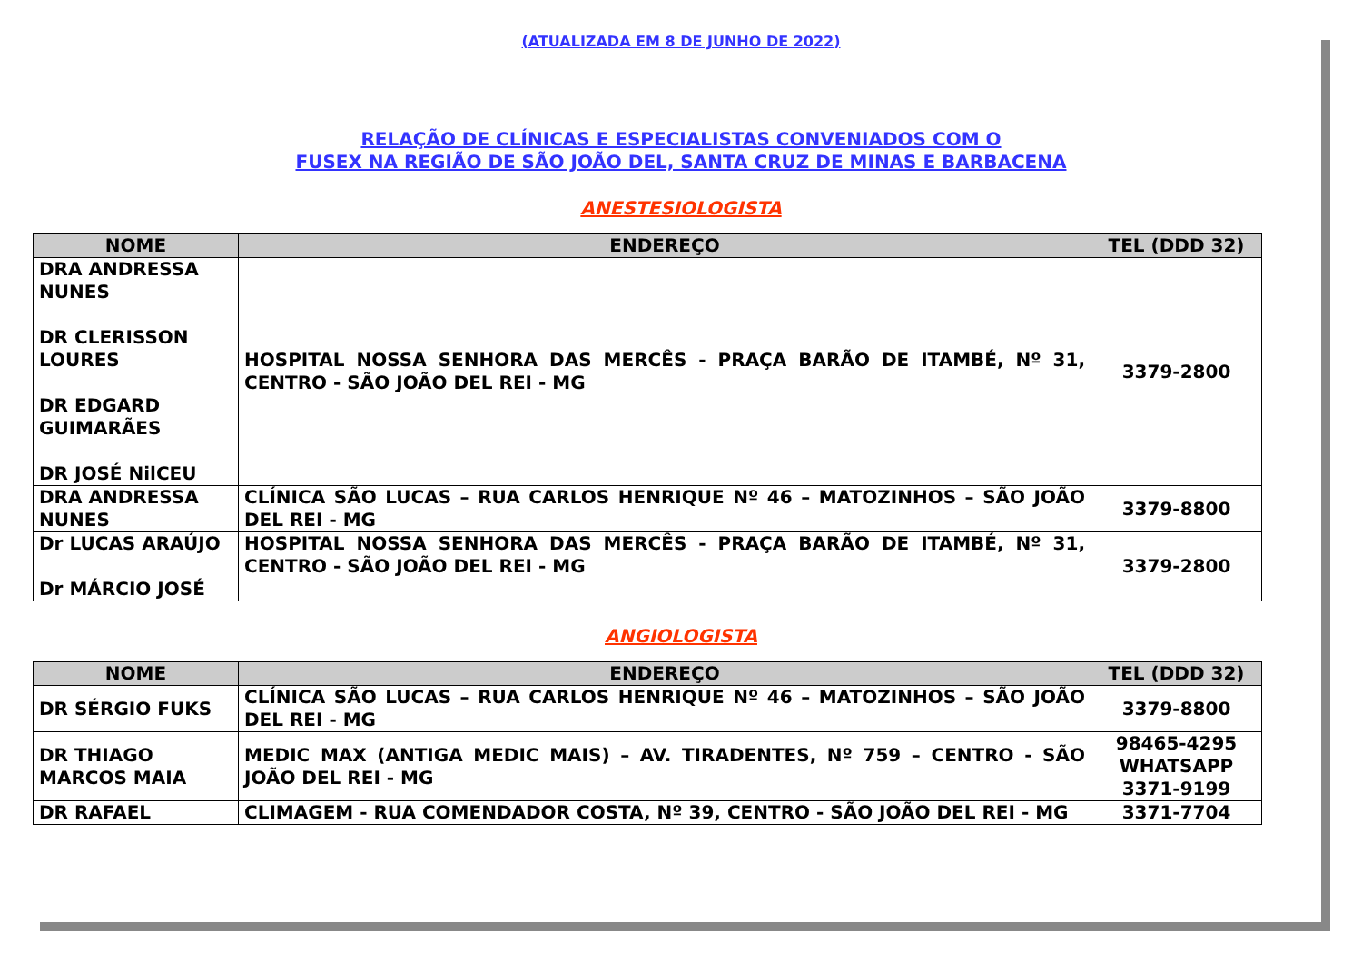(ATUALIZADA EM 8 DE JUNHO DE 2022)
RELAÇÃO DE CLÍNICAS E ESPECIALISTAS CONVENIADOS COM O
FUSEX NA REGIÃO DE SÃO JOÃO DEL, SANTA CRUZ DE MINAS E BARBACENA
ANESTESIOLOGISTA
| NOME | ENDEREÇO | TEL (DDD 32) |
| --- | --- | --- |
| DRA ANDRESSA NUNES DR CLERISSON LOURES DR EDGARD GUIMARÃES DR JOSÉ NilCEU | HOSPITAL NOSSA SENHORA DAS MERCÊS - PRAÇA BARÃO DE ITAMBÉ, Nº 31, CENTRO - SÃO JOÃO DEL REI - MG | 3379-2800 |
| DRA ANDRESSA NUNES | CLÍNICA SÃO LUCAS – RUA CARLOS HENRIQUE Nº 46 – MATOZINHOS – SÃO JOÃO DEL REI - MG | 3379-8800 |
| Dr LUCAS ARAÚJO Dr MÁRCIO JOSÉ | HOSPITAL NOSSA SENHORA DAS MERCÊS - PRAÇA BARÃO DE ITAMBÉ, Nº 31, CENTRO - SÃO JOÃO DEL REI - MG | 3379-2800 |
ANGIOLOGISTA
| NOME | ENDEREÇO | TEL (DDD 32) |
| --- | --- | --- |
| DR SÉRGIO FUKS | CLÍNICA SÃO LUCAS – RUA CARLOS HENRIQUE Nº 46 – MATOZINHOS – SÃO JOÃO DEL REI - MG | 3379-8800 |
| DR THIAGO MARCOS MAIA | MEDIC MAX (ANTIGA MEDIC MAIS) – AV. TIRADENTES, Nº 759 – CENTRO - SÃO JOÃO DEL REI - MG | 98465-4295 WHATSAPP 3371-9199 |
| DR RAFAEL | CLIMAGEM - RUA COMENDADOR COSTA, Nº 39, CENTRO - SÃO JOÃO DEL REI - MG | 3371-7704 |